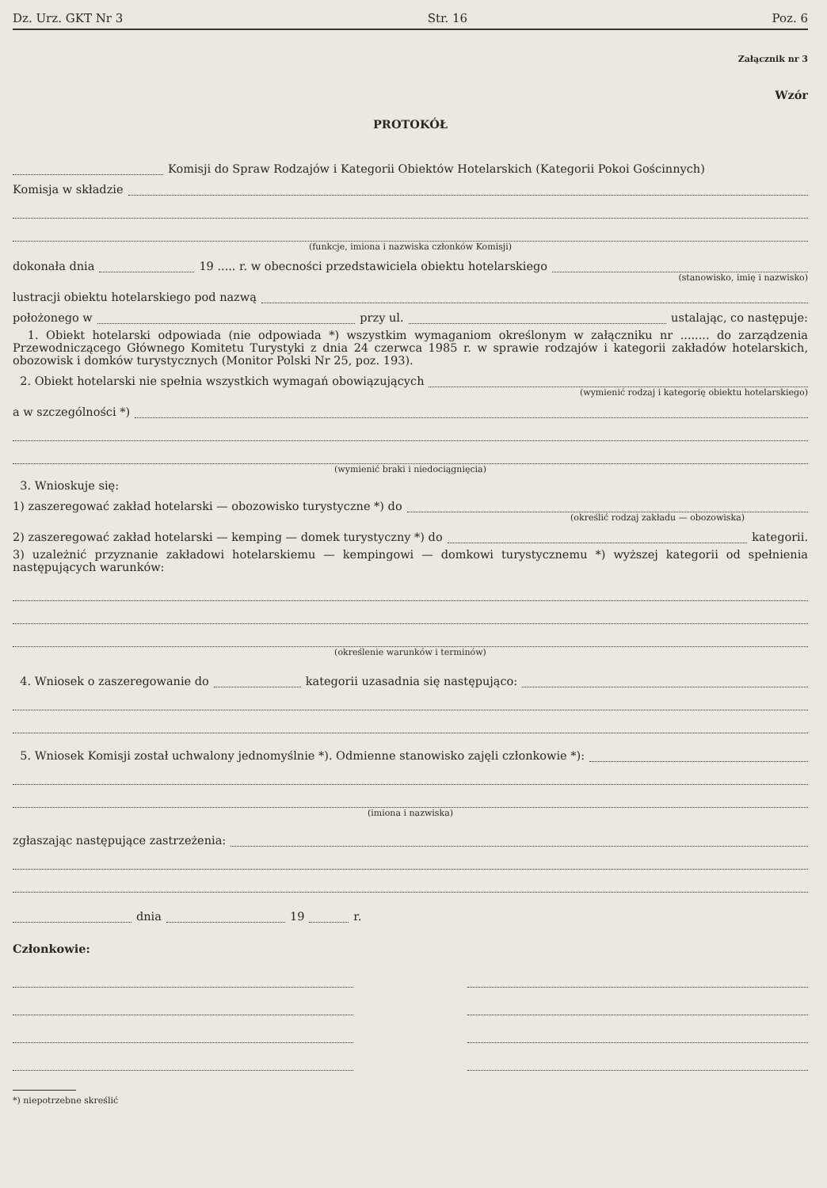Dz. Urz. GKT Nr 3 Str. 16 Poz. 6
Załącznik nr 3
Wzór
PROTOKÓŁ
Komisji do Spraw Rodzajów i Kategorii Obiektów Hotelarskich (Kategorii Pokoi Gościnnych)
Komisja w składzie
(funkcje, imiona i nazwiska członków Komisji)
dokonała dnia 19 ..... r. w obecności przedstawiciela obiektu hotelarskiego
(stanowisko, imię i nazwisko)
lustracji obiektu hotelarskiego pod nazwą
położonego w przy ul. ustalając, co następuje:
1. Obiekt hotelarski odpowiada (nie odpowiada *) wszystkim wymaganiom określonym w załączniku nr ........ do zarządzenia Przewodniczącego Głównego Komitetu Turystyki z dnia 24 czerwca 1985 r. w sprawie rodzajów i kategorii zakładów hotelarskich, obozowisk i domków turystycznych (Monitor Polski Nr 25, poz. 193).
2. Obiekt hotelarski nie spełnia wszystkich wymagań obowiązujących
(wymienić rodzaj i kategorię obiektu hotelarskiego)
a w szczególności *)
(wymienić braki i niedociągnięcia)
3. Wnioskuje się:
1) zaszeregować zakład hotelarski — obozowisko turystyczne *) do
(określić rodzaj zakładu — obozowiska)
2) zaszeregować zakład hotelarski — kemping — domek turystyczny *) do kategorii.
3) uzależnić przyznanie zakładowi hotelarskiemu — kempingowi — domkowi turystycznemu *) wyższej kategorii od spełnienia następujących warunków:
(określenie warunków i terminów)
4. Wniosek o zaszeregowanie do kategorii uzasadnia się następująco:
5. Wniosek Komisji został uchwalony jednomyślnie *). Odmienne stanowisko zajęli członkowie *):
(imiona i nazwiska)
zgłaszając następujące zastrzeżenia:
dnia 19 r.
Członkowie:
*) niepotrzebne skreślić